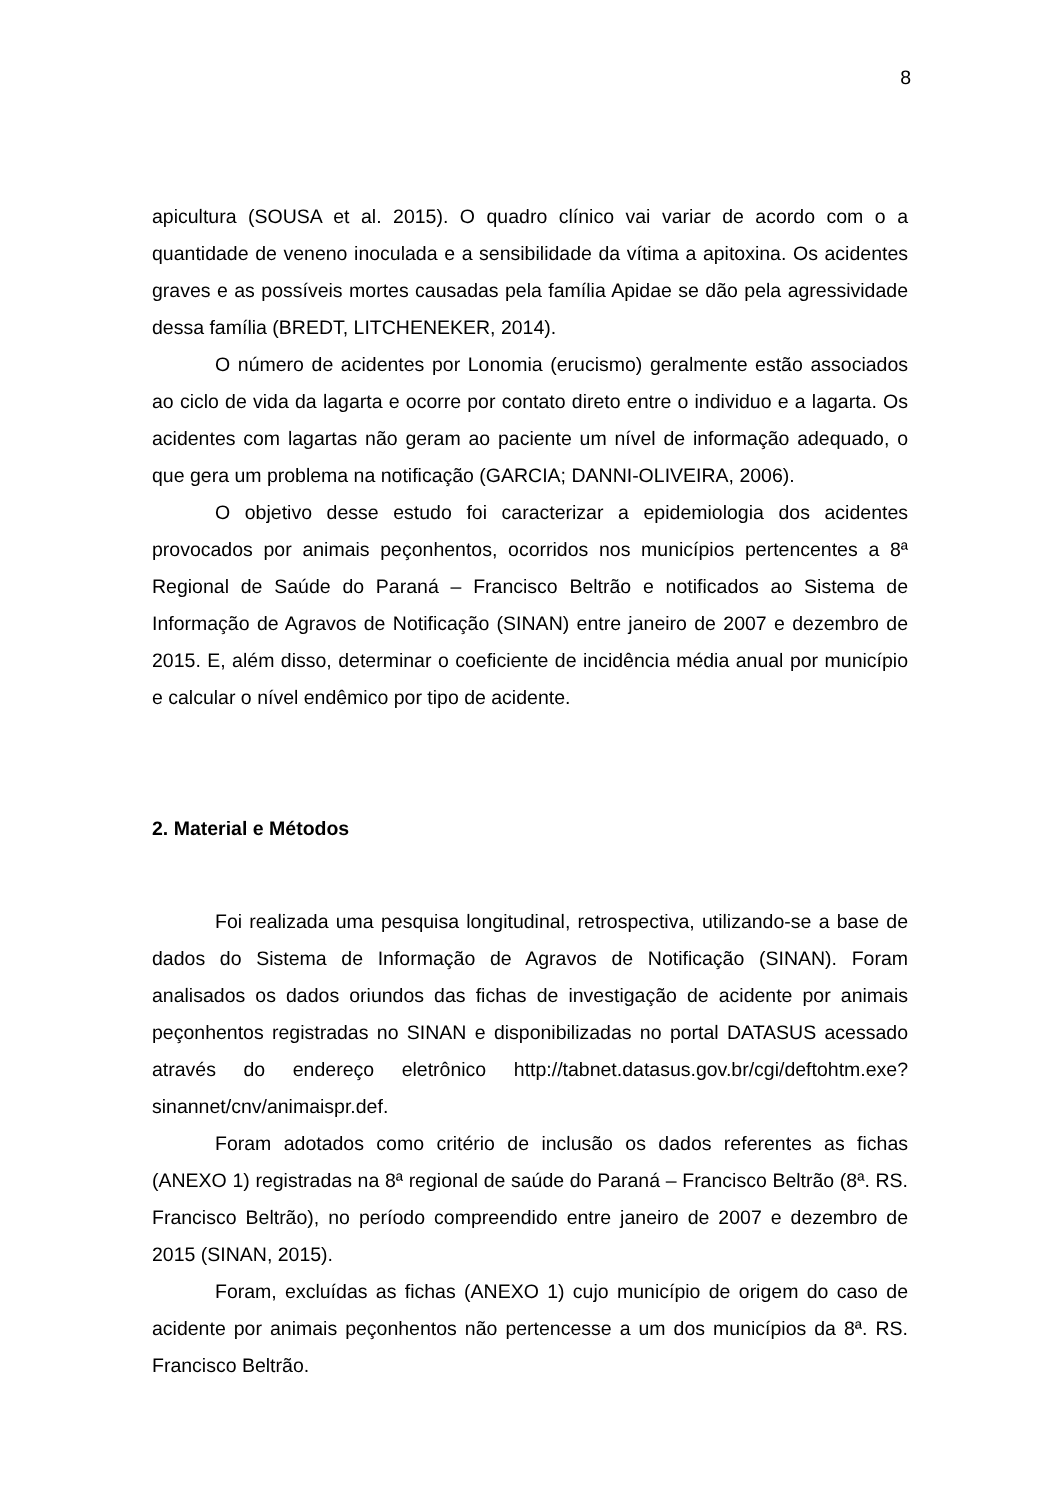8
apicultura (SOUSA et al. 2015). O quadro clínico vai variar de acordo com o a quantidade de veneno inoculada e a sensibilidade da vítima a apitoxina. Os acidentes graves e as possíveis mortes causadas pela família Apidae se dão pela agressividade dessa família (BREDT, LITCHENEKER, 2014).
O número de acidentes por Lonomia (erucismo) geralmente estão associados ao ciclo de vida da lagarta e ocorre por contato direto entre o individuo e a lagarta. Os acidentes com lagartas não geram ao paciente um nível de informação adequado, o que gera um problema na notificação (GARCIA; DANNI-OLIVEIRA, 2006).
O objetivo desse estudo foi caracterizar a epidemiologia dos acidentes provocados por animais peçonhentos, ocorridos nos municípios pertencentes a 8ª Regional de Saúde do Paraná – Francisco Beltrão e notificados ao Sistema de Informação de Agravos de Notificação (SINAN) entre janeiro de 2007 e dezembro de 2015. E, além disso, determinar o coeficiente de incidência média anual por município e calcular o nível endêmico por tipo de acidente.
2. Material e Métodos
Foi realizada uma pesquisa longitudinal, retrospectiva, utilizando-se a base de dados do Sistema de Informação de Agravos de Notificação (SINAN). Foram analisados os dados oriundos das fichas de investigação de acidente por animais peçonhentos registradas no SINAN e disponibilizadas no portal DATASUS acessado através do endereço eletrônico http://tabnet.datasus.gov.br/cgi/deftohtm.exe?sinannet/cnv/animaispr.def.
Foram adotados como critério de inclusão os dados referentes as fichas (ANEXO 1) registradas na 8ª regional de saúde do Paraná – Francisco Beltrão (8ª. RS. Francisco Beltrão), no período compreendido entre janeiro de 2007 e dezembro de 2015 (SINAN, 2015).
Foram, excluídas as fichas (ANEXO 1) cujo município de origem do caso de acidente por animais peçonhentos não pertencesse a um dos municípios da 8ª. RS. Francisco Beltrão.